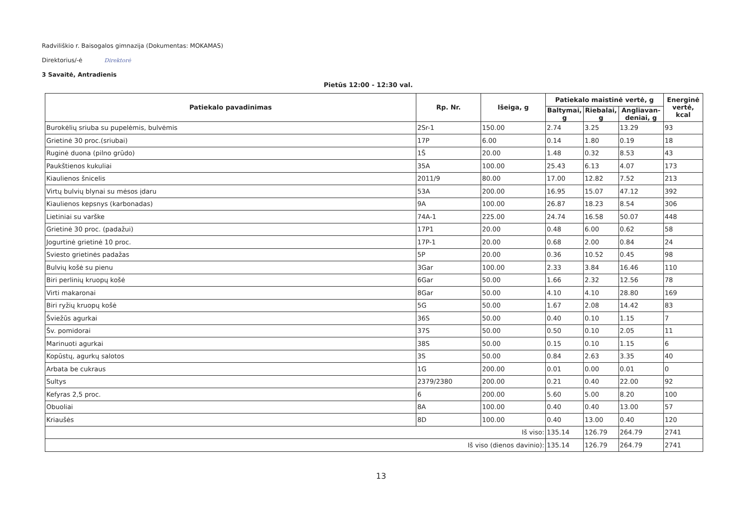Radviliškio r. Baisogalos gimnazija (Dokumentas: MOKAMAS)
Direktorius/-ė Direktorė
3 Savaitė, Antradienis
Pietūs 12:00 - 12:30 val.
| Patiekalo pavadinimas | Rp. Nr. | Išeiga, g | Patiekalo maistinė vertė, g | | | Energinė vertė, kcal |
| --- | --- | --- | --- | --- | --- | --- |
| | | | Baltymai, g | Riebalai, g | Angliavan-deniai, g | |
| Burokėlių sriuba su pupelėmis, bulvėmis | 2Sr-1 | 150.00 | 2.74 | 3.25 | 13.29 | 93 |
| Grietinė 30 proc.(sriubai) | 17P | 6.00 | 0.14 | 1.80 | 0.19 | 18 |
| Ruginė duona (pilno grūdo) | 1Š | 20.00 | 1.48 | 0.32 | 8.53 | 43 |
| Paukštienos kukuliai | 35A | 100.00 | 25.43 | 6.13 | 4.07 | 173 |
| Kiaulienos šnicelis | 2011/9 | 80.00 | 17.00 | 12.82 | 7.52 | 213 |
| Virtų bulvių blynai su mėsos įdaru | 53A | 200.00 | 16.95 | 15.07 | 47.12 | 392 |
| Kiaulienos kepsnys (karbonadas) | 9A | 100.00 | 26.87 | 18.23 | 8.54 | 306 |
| Lietiniai su varške | 74A-1 | 225.00 | 24.74 | 16.58 | 50.07 | 448 |
| Grietinė 30 proc. (padažui) | 17P1 | 20.00 | 0.48 | 6.00 | 0.62 | 58 |
| Jogurtinė grietinė 10 proc. | 17P-1 | 20.00 | 0.68 | 2.00 | 0.84 | 24 |
| Sviesto grietinės padažas | 5P | 20.00 | 0.36 | 10.52 | 0.45 | 98 |
| Bulvių košė su pienu | 3Gar | 100.00 | 2.33 | 3.84 | 16.46 | 110 |
| Biri perlinių kruopų košė | 6Gar | 50.00 | 1.66 | 2.32 | 12.56 | 78 |
| Virti makaronai | 8Gar | 50.00 | 4.10 | 4.10 | 28.80 | 169 |
| Biri ryžių kruopų košė | 5G | 50.00 | 1.67 | 2.08 | 14.42 | 83 |
| Šviežūs agurkai | 36S | 50.00 | 0.40 | 0.10 | 1.15 | 7 |
| Šv. pomidorai | 37S | 50.00 | 0.50 | 0.10 | 2.05 | 11 |
| Marinuoti agurkai | 38S | 50.00 | 0.15 | 0.10 | 1.15 | 6 |
| Kopūstų, agurkų salotos | 3S | 50.00 | 0.84 | 2.63 | 3.35 | 40 |
| Arbata be cukraus | 1G | 200.00 | 0.01 | 0.00 | 0.01 | 0 |
| Sultys | 2379/2380 | 200.00 | 0.21 | 0.40 | 22.00 | 92 |
| Kefyras 2,5 proc. | 6 | 200.00 | 5.60 | 5.00 | 8.20 | 100 |
| Obuoliai | 8A | 100.00 | 0.40 | 0.40 | 13.00 | 57 |
| Kriaušės | 8D | 100.00 | 0.40 | 13.00 | 0.40 | 120 |
| Iš viso: | | | 135.14 | 126.79 | 264.79 | 2741 |
| Iš viso (dienos davinio): | | | 135.14 | 126.79 | 264.79 | 2741 |
13